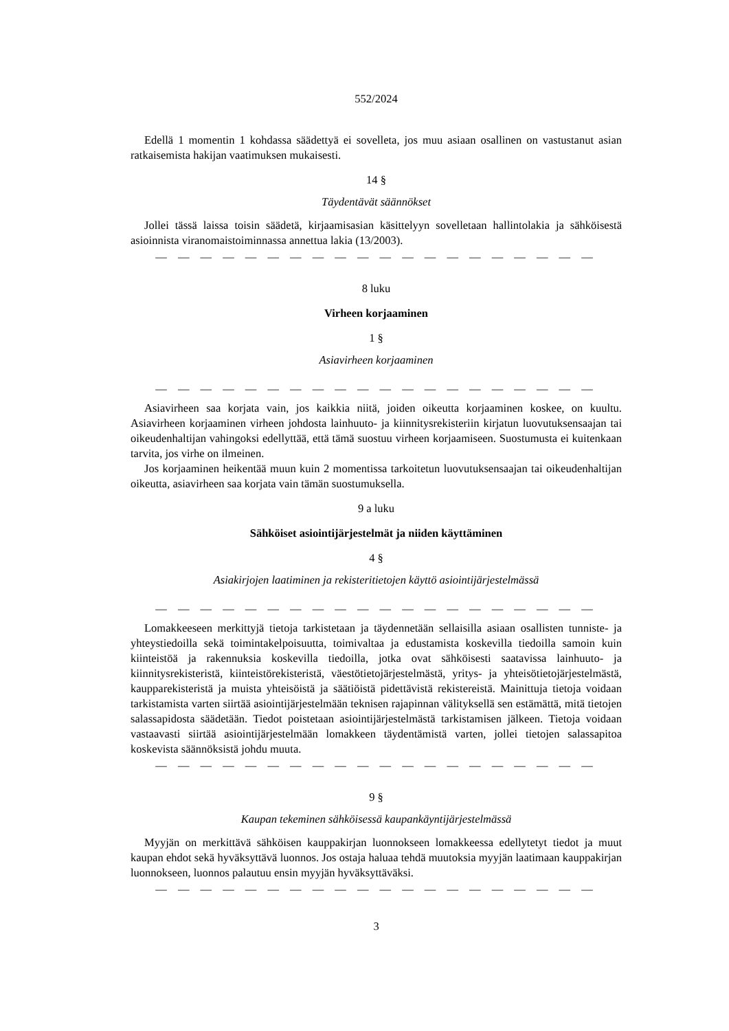552/2024
Edellä 1 momentin 1 kohdassa säädettyä ei sovelleta, jos muu asiaan osallinen on vastustanut asian ratkaisemista hakijan vaatimuksen mukaisesti.
14 §
Täydentävät säännökset
Jollei tässä laissa toisin säädetä, kirjaamisasian käsittelyyn sovelletaan hallintolakia ja sähköisestä asioinnista viranomaistoiminnassa annettua lakia (13/2003).
— — — — — — — — — — — — — — — — — — — —
8 luku
Virheen korjaaminen
1 §
Asiavirheen korjaaminen
— — — — — — — — — — — — — — — — — — — —
Asiavirheen saa korjata vain, jos kaikkia niitä, joiden oikeutta korjaaminen koskee, on kuultu. Asiavirheen korjaaminen virheen johdosta lainhuuto- ja kiinnitysrekisteriin kirjatun luovutuksensaajan tai oikeudenhaltijan vahingoksi edellyttää, että tämä suostuu virheen korjaamiseen. Suostumusta ei kuitenkaan tarvita, jos virhe on ilmeinen.
Jos korjaaminen heikentää muun kuin 2 momentissa tarkoitetun luovutuksensaajan tai oikeudenhaltijan oikeutta, asiavirheen saa korjata vain tämän suostumuksella.
9 a luku
Sähköiset asiointijärjestelmät ja niiden käyttäminen
4 §
Asiakirjojen laatiminen ja rekisteritietojen käyttö asiointijärjestelmässä
— — — — — — — — — — — — — — — — — — — —
Lomakkeeseen merkittyjä tietoja tarkistetaan ja täydennetään sellaisilla asiaan osallisten tunniste- ja yhteystiedoilla sekä toimintakelpoisuutta, toimivaltaa ja edustamista koskevilla tiedoilla samoin kuin kiinteistöä ja rakennuksia koskevilla tiedoilla, jotka ovat sähköisesti saatavissa lainhuuto- ja kiinnitysrekisteristä, kiinteistörekisteristä, väestötietojärjestelmästä, yritys- ja yhteisötietojärjestelmästä, kaupparekisteristä ja muista yhteisöistä ja säätiöistä pidettävistä rekistereistä. Mainittuja tietoja voidaan tarkistamista varten siirtää asiointijärjestelmään teknisen rajapinnan välityksellä sen estämättä, mitä tietojen salassapidosta säädetään. Tiedot poistetaan asiointijärjestelmästä tarkistamisen jälkeen. Tietoja voidaan vastaavasti siirtää asiointijärjestelmään lomakkeen täydentämistä varten, jollei tietojen salassapitoa koskevista säännöksistä johdu muuta.
— — — — — — — — — — — — — — — — — — — —
9 §
Kaupan tekeminen sähköisessä kaupankäyntijärjestelmässä
Myyjän on merkittävä sähköisen kauppakirjan luonnokseen lomakkeessa edellytetyt tiedot ja muut kaupan ehdot sekä hyväksyttävä luonnos. Jos ostaja haluaa tehdä muutoksia myyjän laatimaan kauppakirjan luonnokseen, luonnos palautuu ensin myyjän hyväksyttäväksi.
— — — — — — — — — — — — — — — — — — — —
3